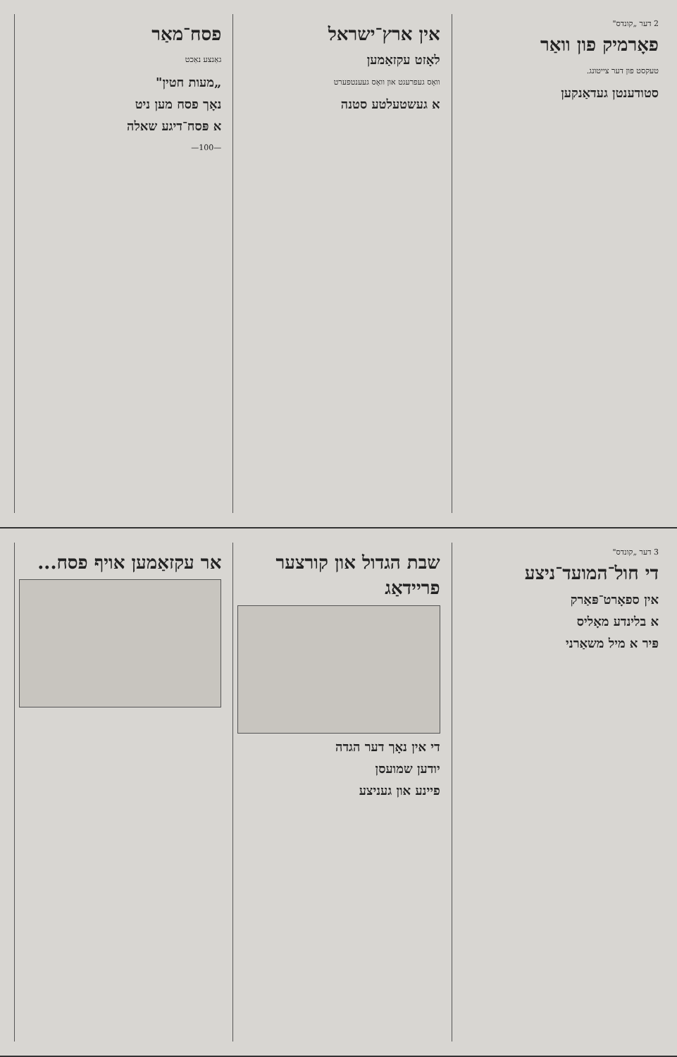2 דער „קונדס"
פאָרמיק פון וואַר
טעקסט פון דער צייטונג.
סטודענטן געדאַנקען
אין ארץ־ישראל
לאָזט עקזאַמען
וואָס געפרעגט און וואָס געענטפערט
א געשטעלטע סטנה
פסח־מאַר
גאַנצע נאַכט
„מעות חטין"
נאָך פסח מען ניט
א פּסח־דיגע שאלה
—100—
3 דער „קונדס"
די חול־המועד־ניצע
אין ספאָרט־פּאַרק
א בלינדע מאָליס
פּיר א מיל משאַרני
שבת הגדול און קורצער פריידאַג
די אין נאָך דער הגדה
יודען שמועסן
פיינע און געניצע
אר עקזאַמען אויף פסח...